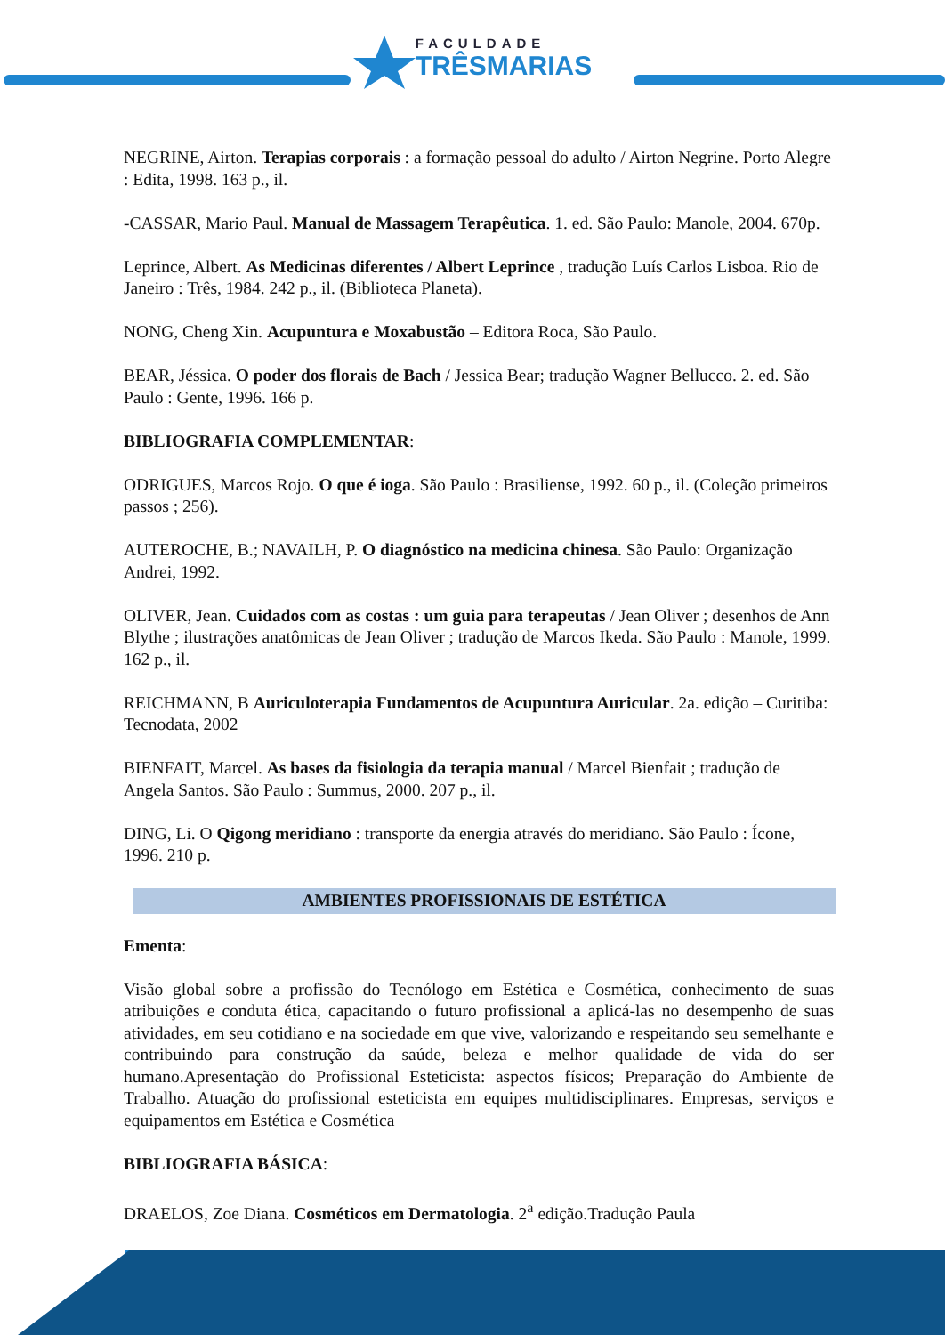FACULDADE
TRÊSMARIAS
NEGRINE, Airton. Terapias corporais : a formação pessoal do adulto / Airton Negrine. Porto Alegre : Edita, 1998. 163 p., il.
-CASSAR, Mario Paul. Manual de Massagem Terapêutica. 1. ed. São Paulo: Manole, 2004. 670p.
Leprince, Albert. As Medicinas diferentes / Albert Leprince , tradução Luís Carlos Lisboa. Rio de Janeiro : Três, 1984. 242 p., il. (Biblioteca Planeta).
NONG, Cheng Xin. Acupuntura e Moxabustão – Editora Roca, São Paulo.
BEAR, Jéssica. O poder dos florais de Bach / Jessica Bear; tradução Wagner Bellucco. 2. ed. São Paulo : Gente, 1996. 166 p.
BIBLIOGRAFIA COMPLEMENTAR:
ODRIGUES, Marcos Rojo. O que é ioga. São Paulo : Brasiliense, 1992. 60 p., il. (Coleção primeiros passos ; 256).
AUTEROCHE, B.; NAVAILH, P. O diagnóstico na medicina chinesa. São Paulo: Organização Andrei, 1992.
OLIVER, Jean. Cuidados com as costas : um guia para terapeutas / Jean Oliver ; desenhos de Ann Blythe ; ilustrações anatômicas de Jean Oliver ; tradução de Marcos Ikeda. São Paulo : Manole, 1999. 162 p., il.
REICHMANN, B Auriculoterapia Fundamentos de Acupuntura Auricular. 2a. edição – Curitiba: Tecnodata, 2002
BIENFAIT, Marcel. As bases da fisiologia da terapia manual / Marcel Bienfait ; tradução de Angela Santos. São Paulo : Summus, 2000. 207 p., il.
DING, Li. O Qigong meridiano : transporte da energia através do meridiano. São Paulo : Ícone, 1996. 210 p.
AMBIENTES PROFISSIONAIS DE ESTÉTICA
Ementa:
Visão global sobre a profissão do Tecnólogo em Estética e Cosmética, conhecimento de suas atribuições e conduta ética, capacitando o futuro profissional a aplicá-las no desempenho de suas atividades, em seu cotidiano e na sociedade em que vive, valorizando e respeitando seu semelhante e contribuindo para construção da saúde, beleza e melhor qualidade de vida do ser humano.Apresentação do Profissional Esteticista: aspectos físicos; Preparação do Ambiente de Trabalho. Atuação do profissional esteticista em equipes multidisciplinares. Empresas, serviços e equipamentos em Estética e Cosmética
BIBLIOGRAFIA BÁSICA:
DRAELOS, Zoe Diana. Cosméticos em Dermatologia. 2<sup>a</sup> edição.Tradução Paula